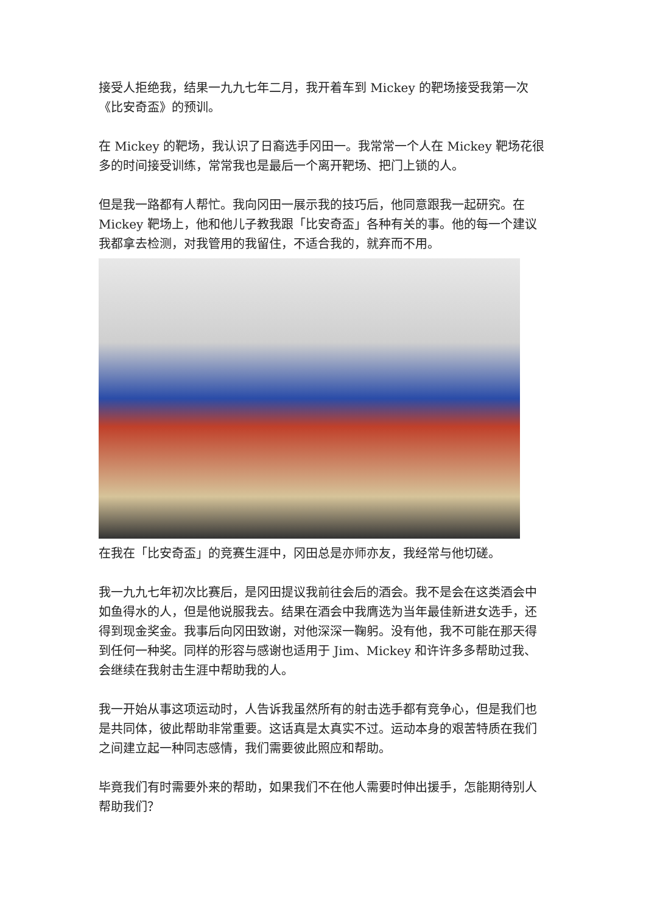接受人拒绝我，结果一九九七年二月，我开着车到 Mickey 的靶场接受我第一次《比安奇盃》的预训。
在 Mickey 的靶场，我认识了日裔选手冈田一。我常常一个人在 Mickey 靶场花很多的时间接受训练，常常我也是最后一个离开靶场、把门上锁的人。
但是我一路都有人帮忙。我向冈田一展示我的技巧后，他同意跟我一起研究。在 Mickey 靶场上，他和他儿子教我跟「比安奇盃」各种有关的事。他的每一个建议我都拿去检测，对我管用的我留住，不适合我的，就弃而不用。
在我在「比安奇盃」的竞赛生涯中，冈田总是亦师亦友，我经常与他切磋。
我一九九七年初次比赛后，是冈田提议我前往会后的酒会。我不是会在这类酒会中如鱼得水的人，但是他说服我去。结果在酒会中我膺选为当年最佳新进女选手，还得到现金奖金。我事后向冈田致谢，对他深深一鞠躬。没有他，我不可能在那天得到任何一种奖。同样的形容与感谢也适用于 Jim、Mickey 和许许多多帮助过我、会继续在我射击生涯中帮助我的人。
我一开始从事这项运动时，人告诉我虽然所有的射击选手都有竞争心，但是我们也是共同体，彼此帮助非常重要。这话真是太真实不过。运动本身的艰苦特质在我们之间建立起一种同志感情，我们需要彼此照应和帮助。
毕竟我们有时需要外来的帮助，如果我们不在他人需要时伸出援手，怎能期待别人帮助我们？